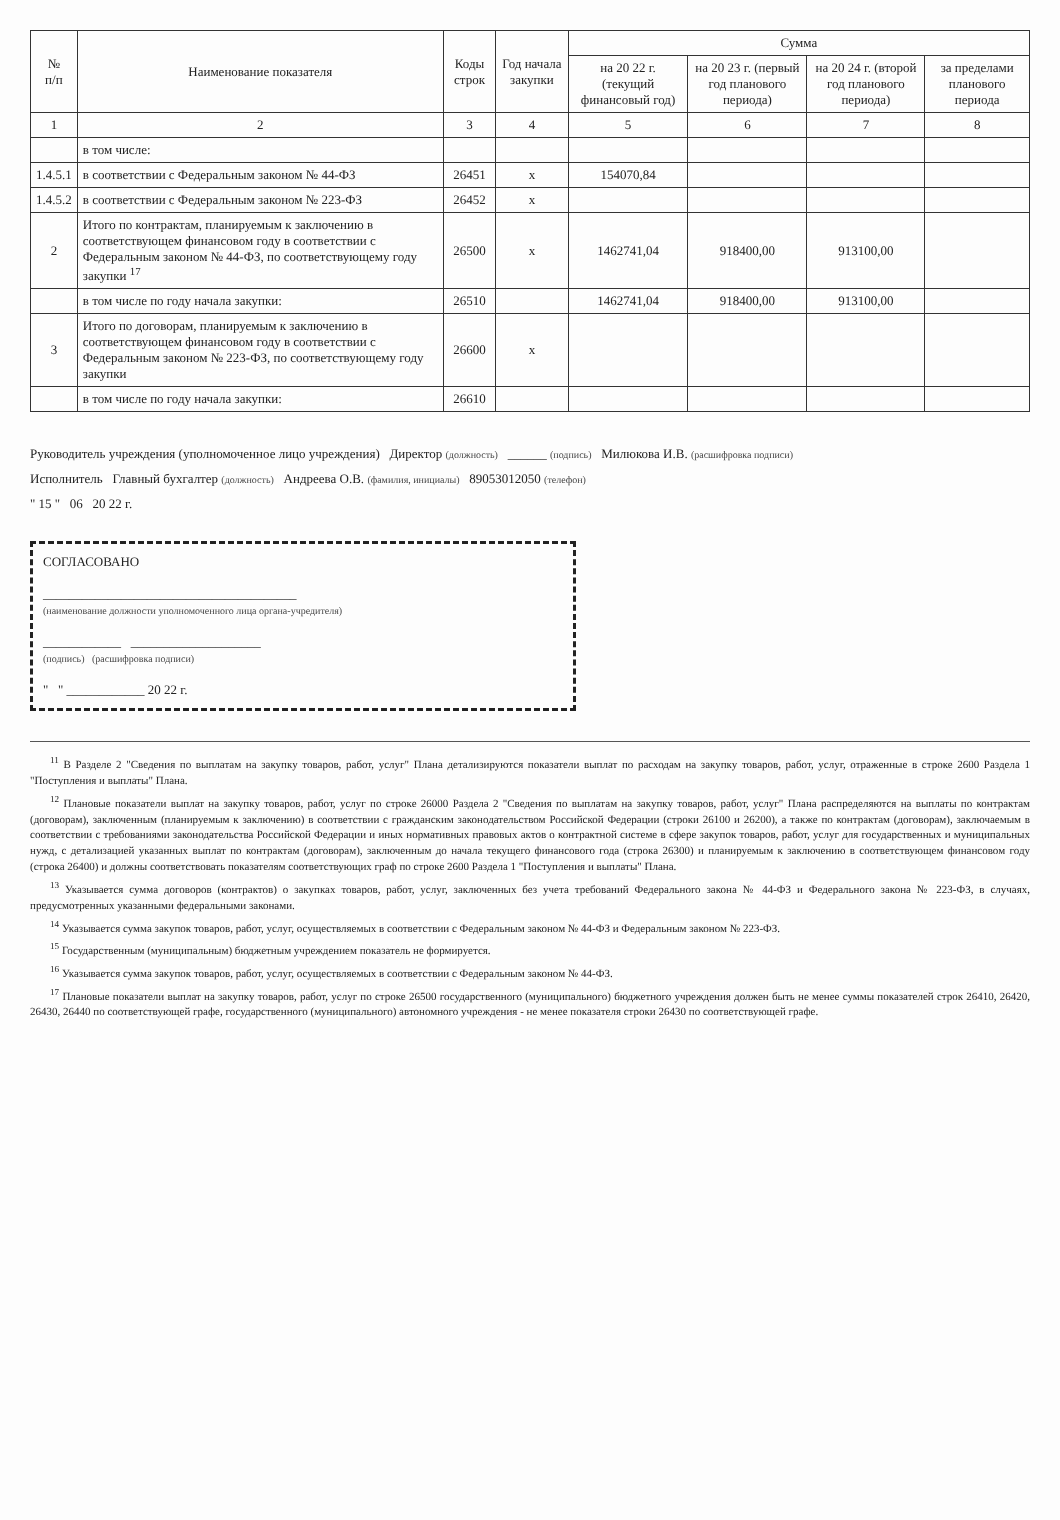| № п/п | Наименование показателя | Коды строк | Год начала закупки | Сумма | | | |
| --- | --- | --- | --- | --- | --- | --- | --- |
| | | | | на 20 22 г. (текущий финансовый год) | на 20 23 г. (первый год планового периода) | на 20 24 г. (второй год планового периода) | за пределами планового периода |
| 1 | 2 | 3 | 4 | 5 | 6 | 7 | 8 |
| | в том числе: | | | | | | |
| 1.4.5.1 | в соответствии с Федеральным законом № 44-ФЗ | 26451 | х | 154070,84 | | | |
| 1.4.5.2 | в соответствии с Федеральным законом № 223-ФЗ | 26452 | х | | | | |
| 2 | Итого по контрактам, планируемым к заключению в соответствующем финансовом году в соответствии с Федеральным законом № 44-ФЗ, по соответствующему году закупки <sup>17</sup> | 26500 | х | 1462741,04 | 918400,00 | 913100,00 | |
| | в том числе по году начала закупки: | 26510 | | 1462741,04 | 918400,00 | 913100,00 | |
| 3 | Итого по договорам, планируемым к заключению в соответствующем финансовом году в соответствии с Федеральным законом № 223-ФЗ, по соответствующему году закупки | 26600 | х | | | | |
| | в том числе по году начала закупки: | 26610 | | | | | |
Руководитель учреждения (уполномоченное лицо учреждения) Директор (должность) ______ (подпись) Милюкова И.В. (расшифровка подписи)
Исполнитель Главный бухгалтер (должность) Андреева О.В. (фамилия, инициалы) 89053012050 (телефон)
" 15 " 06 20 22 г.
СОГЛАСОВАНО
_______________________________________
(наименование должности уполномоченного лица органа-учредителя)
____________ ____________________
(подпись) (расшифровка подписи)
" " ____________ 20 22 г.
<sup>11</sup> В Разделе 2 "Сведения по выплатам на закупку товаров, работ, услуг" Плана детализируются показатели выплат по расходам на закупку товаров, работ, услуг, отраженные в строке 2600 Раздела 1 "Поступления и выплаты" Плана.
<sup>12</sup> Плановые показатели выплат на закупку товаров, работ, услуг по строке 26000 Раздела 2 "Сведения по выплатам на закупку товаров, работ, услуг" Плана распределяются на выплаты по контрактам (договорам), заключенным (планируемым к заключению) в соответствии с гражданским законодательством Российской Федерации (строки 26100 и 26200), а также по контрактам (договорам), заключаемым в соответствии с требованиями законодательства Российской Федерации и иных нормативных правовых актов о контрактной системе в сфере закупок товаров, работ, услуг для государственных и муниципальных нужд, с детализацией указанных выплат по контрактам (договорам), заключенным до начала текущего финансового года (строка 26300) и планируемым к заключению в соответствующем финансовом году (строка 26400) и должны соответствовать показателям соответствующих граф по строке 2600 Раздела 1 "Поступления и выплаты" Плана.
<sup>13</sup> Указывается сумма договоров (контрактов) о закупках товаров, работ, услуг, заключенных без учета требований Федерального закона № 44-ФЗ и Федерального закона № 223-ФЗ, в случаях, предусмотренных указанными федеральными законами.
<sup>14</sup> Указывается сумма закупок товаров, работ, услуг, осуществляемых в соответствии с Федеральным законом № 44-ФЗ и Федеральным законом № 223-ФЗ.
<sup>15</sup> Государственным (муниципальным) бюджетным учреждением показатель не формируется.
<sup>16</sup> Указывается сумма закупок товаров, работ, услуг, осуществляемых в соответствии с Федеральным законом № 44-ФЗ.
<sup>17</sup> Плановые показатели выплат на закупку товаров, работ, услуг по строке 26500 государственного (муниципального) бюджетного учреждения должен быть не менее суммы показателей строк 26410, 26420, 26430, 26440 по соответствующей графе, государственного (муниципального) автономного учреждения - не менее показателя строки 26430 по соответствующей графе.